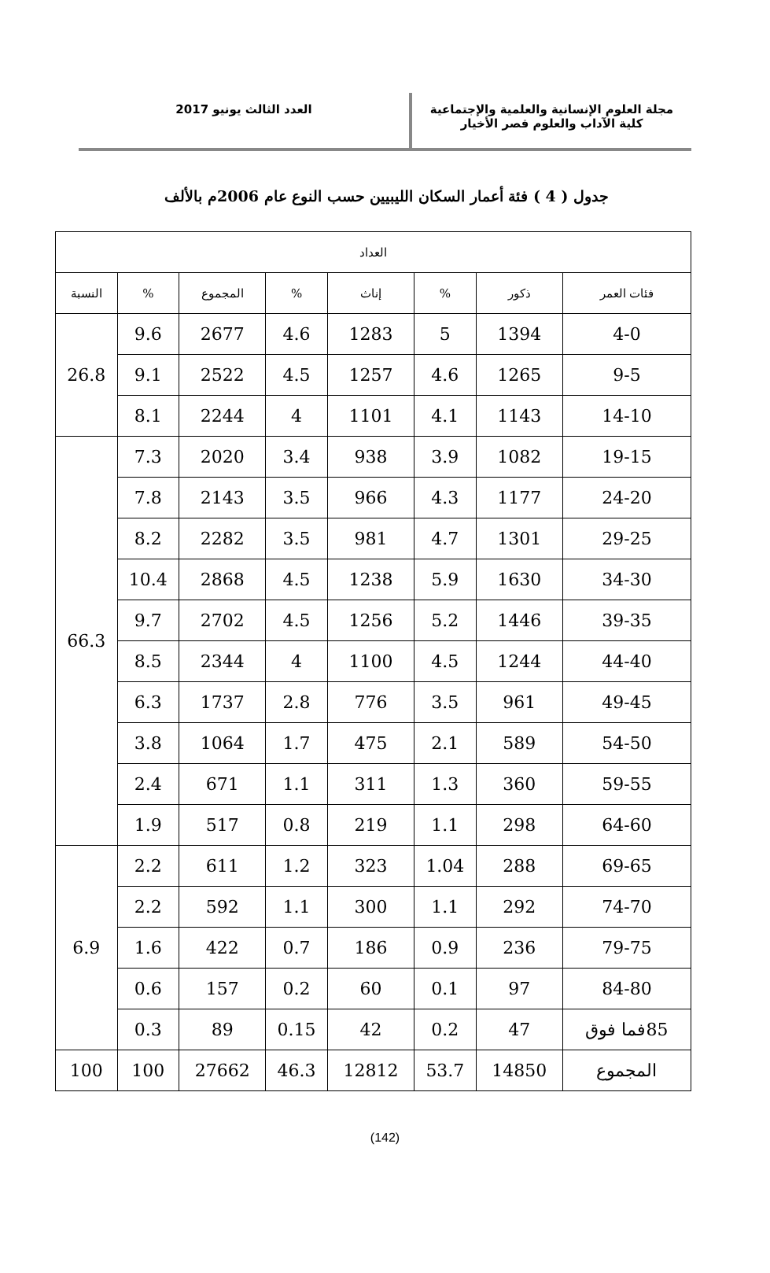مجلة العلوم الإنسانية والعلمية والإجتماعية
كلية الآداب والعلوم قصر الأخيار
العدد الثالث يونيو 2017
جدول ( 4 ) فئة أعمار السكان الليبيين حسب النوع عام 2006م بالألف
| العداد | | | | | | | |
| --- | --- | --- | --- | --- | --- | --- | --- |
| فئات العمر | ذكور | % | إناث | % | المجموع | % | النسبة |
| 4-0 | 1394 | 5 | 1283 | 4.6 | 2677 | 9.6 | 26.8 |
| 9-5 | 1265 | 4.6 | 1257 | 4.5 | 2522 | 9.1 | |
| 14-10 | 1143 | 4.1 | 1101 | 4 | 2244 | 8.1 | |
| 19-15 | 1082 | 3.9 | 938 | 3.4 | 2020 | 7.3 | 66.3 |
| 24-20 | 1177 | 4.3 | 966 | 3.5 | 2143 | 7.8 | |
| 29-25 | 1301 | 4.7 | 981 | 3.5 | 2282 | 8.2 | |
| 34-30 | 1630 | 5.9 | 1238 | 4.5 | 2868 | 10.4 | |
| 39-35 | 1446 | 5.2 | 1256 | 4.5 | 2702 | 9.7 | |
| 44-40 | 1244 | 4.5 | 1100 | 4 | 2344 | 8.5 | |
| 49-45 | 961 | 3.5 | 776 | 2.8 | 1737 | 6.3 | |
| 54-50 | 589 | 2.1 | 475 | 1.7 | 1064 | 3.8 | |
| 59-55 | 360 | 1.3 | 311 | 1.1 | 671 | 2.4 | |
| 64-60 | 298 | 1.1 | 219 | 0.8 | 517 | 1.9 | |
| 69-65 | 288 | 1.04 | 323 | 1.2 | 611 | 2.2 | 6.9 |
| 74-70 | 292 | 1.1 | 300 | 1.1 | 592 | 2.2 | |
| 79-75 | 236 | 0.9 | 186 | 0.7 | 422 | 1.6 | |
| 84-80 | 97 | 0.1 | 60 | 0.2 | 157 | 0.6 | |
| 85فما فوق | 47 | 0.2 | 42 | 0.15 | 89 | 0.3 | |
| المجموع | 14850 | 53.7 | 12812 | 46.3 | 27662 | 100 | 100 |
(142)